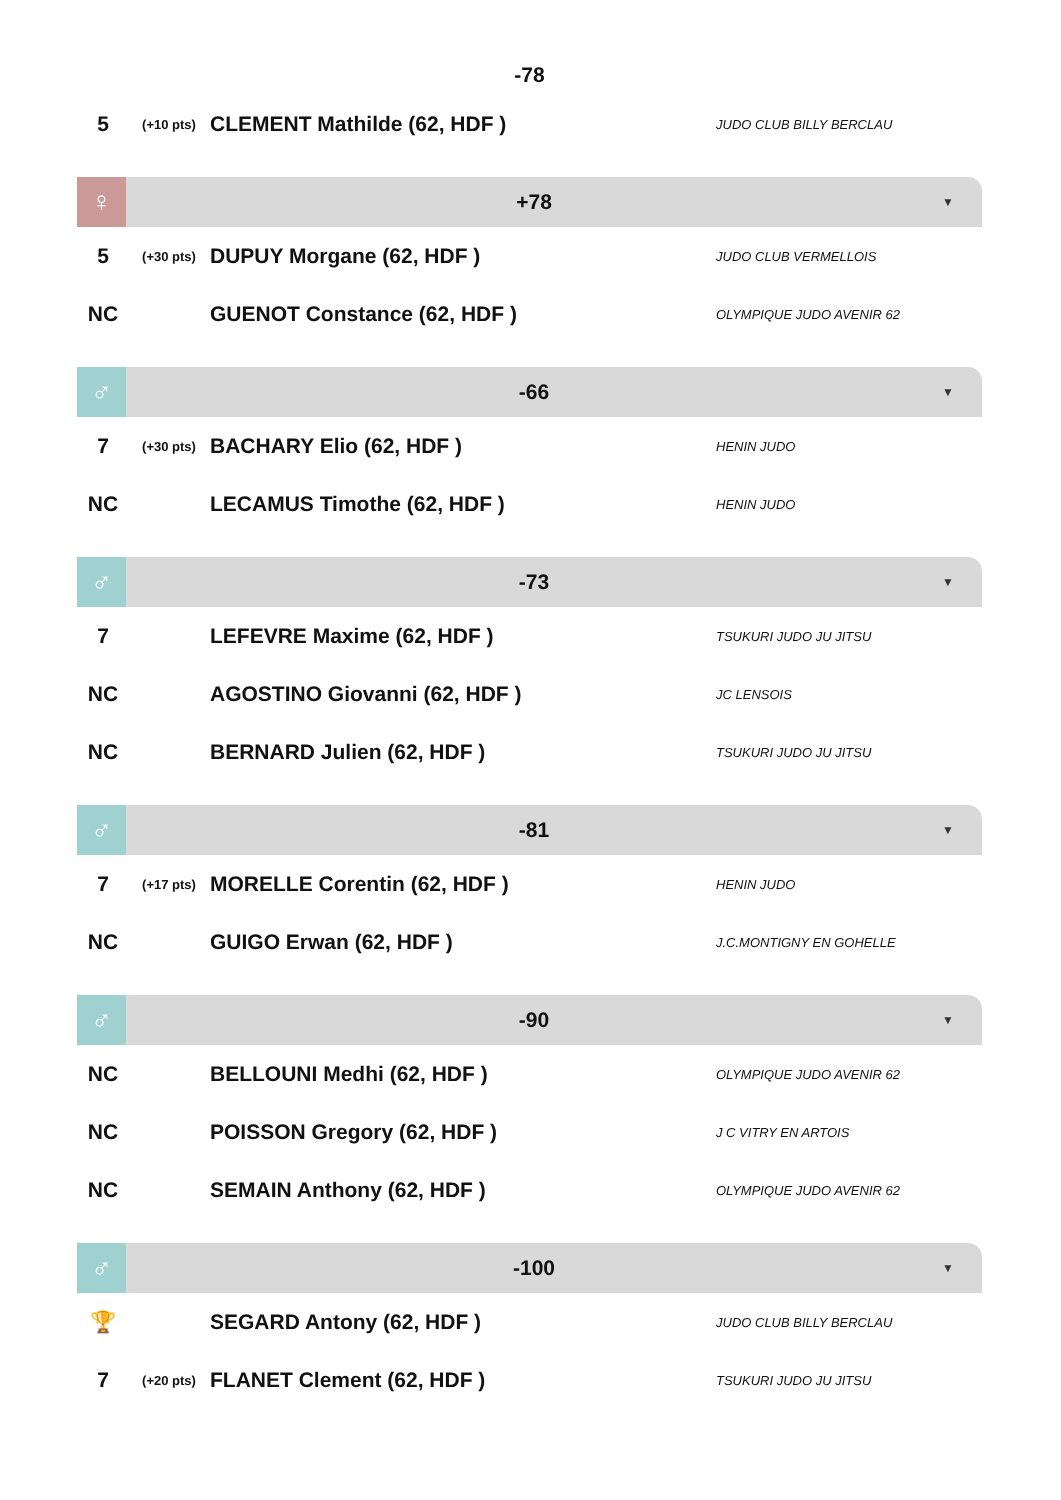-78
| 5 | (+10 pts) | CLEMENT Mathilde (62, HDF ) | JUDO CLUB BILLY BERCLAU |
♀
+78
▼
| 5 | (+30 pts) | DUPUY Morgane (62, HDF ) | JUDO CLUB VERMELLOIS |
| NC | | GUENOT Constance (62, HDF ) | OLYMPIQUE JUDO AVENIR 62 |
♂
-66
▼
| 7 | (+30 pts) | BACHARY Elio (62, HDF ) | HENIN JUDO |
| NC | | LECAMUS Timothe (62, HDF ) | HENIN JUDO |
♂
-73
▼
| 7 | | LEFEVRE Maxime (62, HDF ) | TSUKURI JUDO JU JITSU |
| NC | | AGOSTINO Giovanni (62, HDF ) | JC LENSOIS |
| NC | | BERNARD Julien (62, HDF ) | TSUKURI JUDO JU JITSU |
♂
-81
▼
| 7 | (+17 pts) | MORELLE Corentin (62, HDF ) | HENIN JUDO |
| NC | | GUIGO Erwan (62, HDF ) | J.C.MONTIGNY EN GOHELLE |
♂
-90
▼
| NC | | BELLOUNI Medhi (62, HDF ) | OLYMPIQUE JUDO AVENIR 62 |
| NC | | POISSON Gregory (62, HDF ) | J C VITRY EN ARTOIS |
| NC | | SEMAIN Anthony (62, HDF ) | OLYMPIQUE JUDO AVENIR 62 |
♂
-100
▼
| 🏆 | | SEGARD Antony (62, HDF ) | JUDO CLUB BILLY BERCLAU |
| 7 | (+20 pts) | FLANET Clement (62, HDF ) | TSUKURI JUDO JU JITSU |